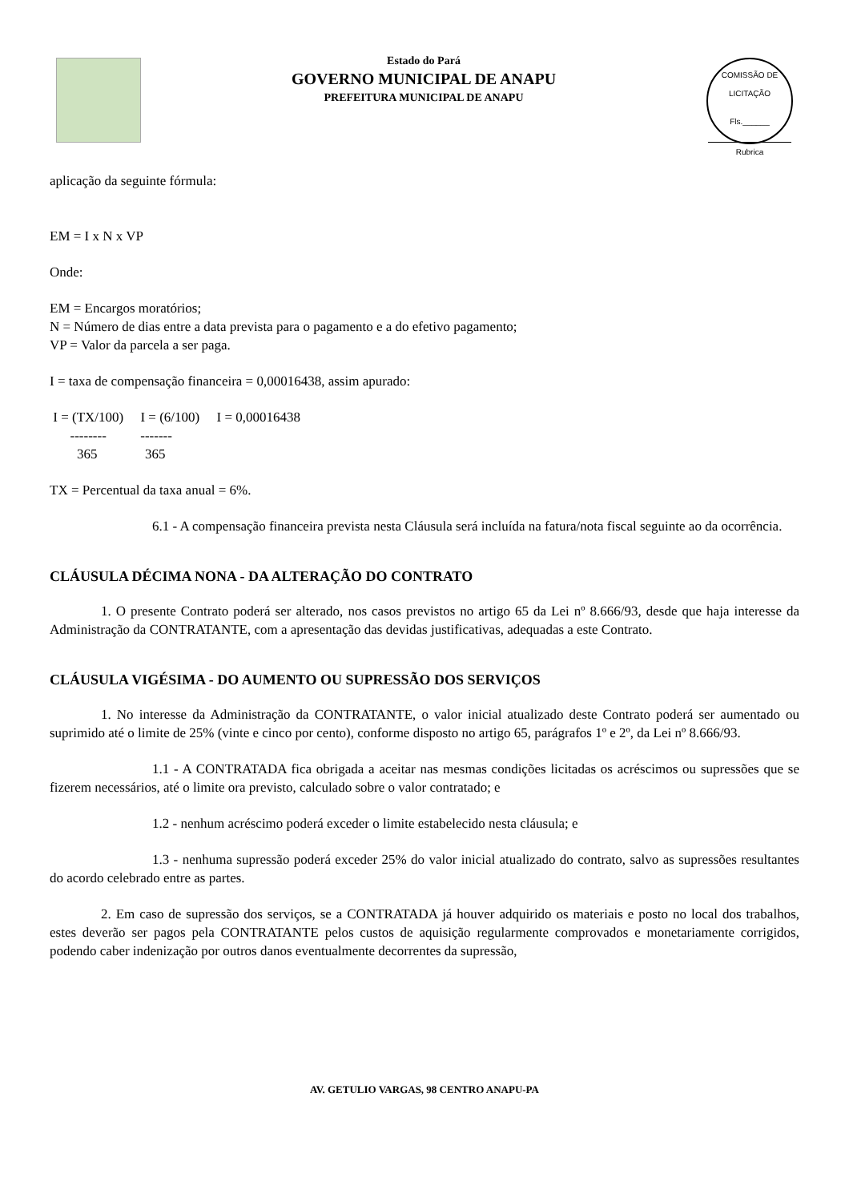Estado do Pará
GOVERNO MUNICIPAL DE ANAPU
PREFEITURA MUNICIPAL DE ANAPU
COMISSÃO DE LICITAÇÃO
Fls.______
Rubrica
aplicação da seguinte fórmula:
EM = I x N x VP
Onde:
EM = Encargos moratórios;
N = Número de dias entre a data prevista para o pagamento e a do efetivo pagamento;
VP = Valor da parcela a ser paga.
I = taxa de compensação financeira = 0,00016438, assim apurado:
I = (TX/100) I = (6/100) I = 0,00016438 -------- ------- 365 365
TX = Percentual da taxa anual = 6%.
6.1 - A compensação financeira prevista nesta Cláusula será incluída na fatura/nota fiscal seguinte ao da ocorrência.
CLÁUSULA DÉCIMA NONA - DA ALTERAÇÃO DO CONTRATO
1. O presente Contrato poderá ser alterado, nos casos previstos no artigo 65 da Lei nº 8.666/93, desde que haja interesse da Administração da CONTRATANTE, com a apresentação das devidas justificativas, adequadas a este Contrato.
CLÁUSULA VIGÉSIMA - DO AUMENTO OU SUPRESSÃO DOS SERVIÇOS
1. No interesse da Administração da CONTRATANTE, o valor inicial atualizado deste Contrato poderá ser aumentado ou suprimido até o limite de 25% (vinte e cinco por cento), conforme disposto no artigo 65, parágrafos 1º e 2º, da Lei nº 8.666/93.
1.1 - A CONTRATADA fica obrigada a aceitar nas mesmas condições licitadas os acréscimos ou supressões que se fizerem necessários, até o limite ora previsto, calculado sobre o valor contratado; e
1.2 - nenhum acréscimo poderá exceder o limite estabelecido nesta cláusula; e
1.3 - nenhuma supressão poderá exceder 25% do valor inicial atualizado do contrato, salvo as supressões resultantes do acordo celebrado entre as partes.
2. Em caso de supressão dos serviços, se a CONTRATADA já houver adquirido os materiais e posto no local dos trabalhos, estes deverão ser pagos pela CONTRATANTE pelos custos de aquisição regularmente comprovados e monetariamente corrigidos, podendo caber indenização por outros danos eventualmente decorrentes da supressão,
AV. GETULIO VARGAS, 98 CENTRO ANAPU-PA